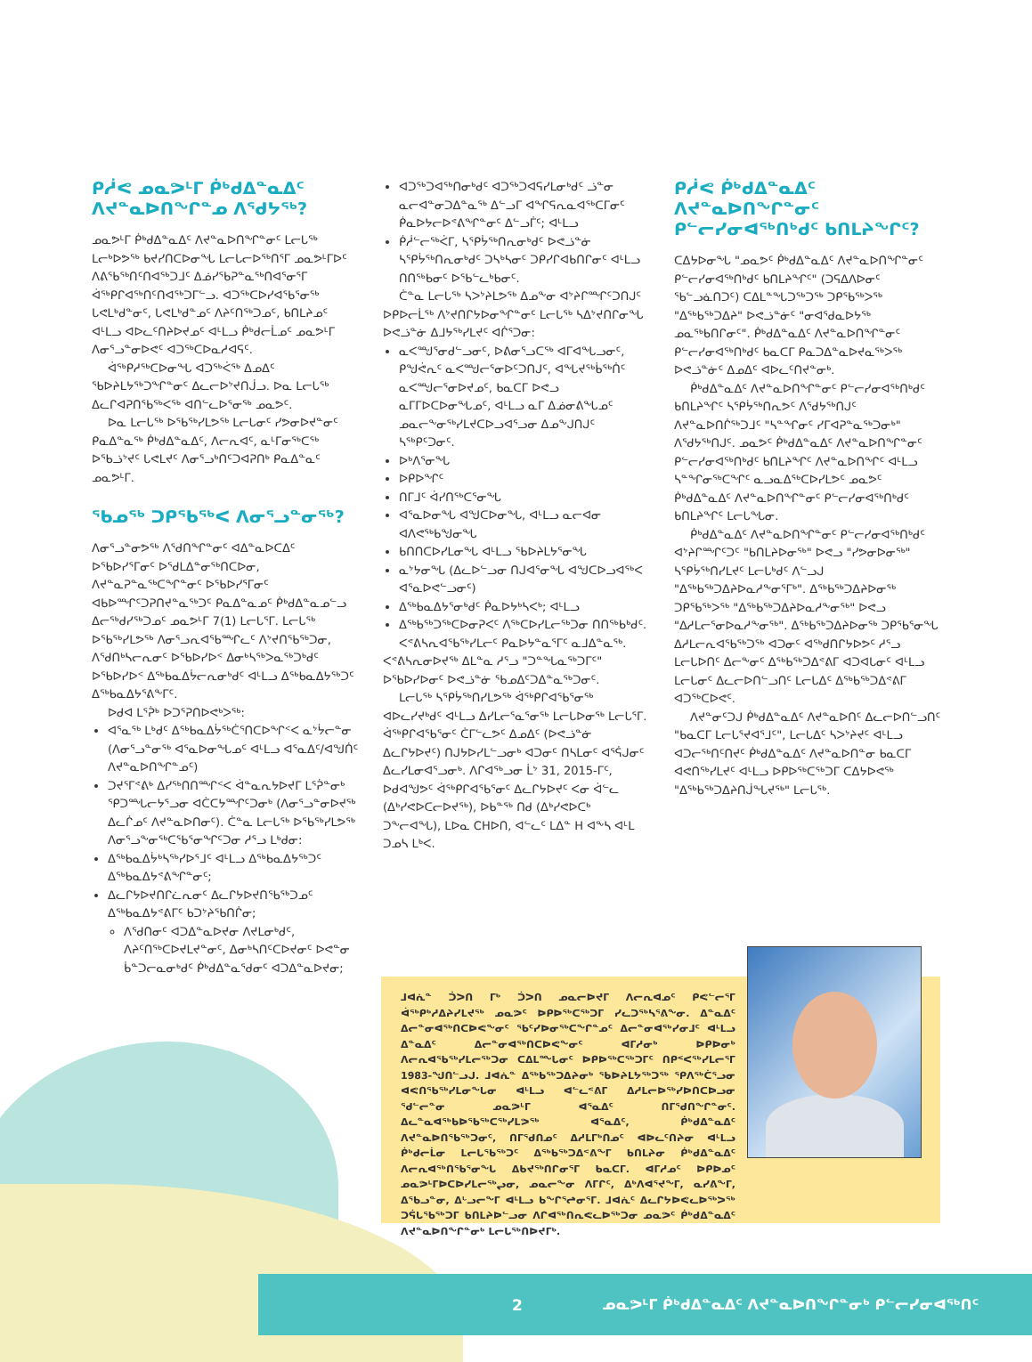ᑭᓲᕙ ᓄᓇᕗᒻᒥ ᑮᒃᑯᐃᓐᓇᐃᑦ ᐱᔪᓐᓇᐅᑎᖏᓐᓄ ᐱᖁᔭᖅ?
ᓄᓇᕗᒻᒥ ᑮᒃᑯᐃᓐᓇᐃᑦ ᐱᔪᓐᓇᐅᑎᖏᓐᓂᑦ ᒪᓕᒐᖅ ᒪᓕᒃᐅᕗᖅ ᑲᔪᓯᑎᑕᐅᓂᖓ ᒪᓕᒐᓕᐅᖅᑎᕐᒥ ᓄᓇᕗᒻᒥᐅᑦ ᐱᕕᖃᖅᑎᑦᑎᐊᖅᑐᒧᑦ ᐃᓅᓯᖃᕈᓐᓇᖅᑎᐊᕐᓂᕐᒥ ᐋᖅᑭᒋᐊᖅᑎᑦᑎᐊᖅᑐᒥᓪᓗ. ᐊᑐᖅᑕᐅᓯᐊᖃᕐᓂᖅ ᒐᕙᒪᒃᑯᓐᓂᑦ, ᒐᕙᒪᒃᑯᓐᓄᑦ ᐱᔨᑦᑎᖅᑐᓄᑦ, ᑲᑎᒪᔨᓄᑦ ᐊᒻᒪᓗ ᐊᐅᓚᑦᑎᔨᐅᔪᓄᑦ ᐊᒻᒪᓗ ᑮᒃᑯᓕᒫᓄᑦ ᓄᓇᕗᒻᒥ ᐱᓂᕐᓗᓐᓂᐅᕙᑦ ᐊᑐᖅᑕᐅᓇᓱᐊᕋᑦ.
ᐋᖅᑭᓱᖅᑕᐅᓂᖓ ᐊᑐᖅᐹᖅ ᐃᓄᐃᑦ ᖃᐅᔨᒪᔭᖅᑐᖏᓐᓂᑦ ᐃᓚᓕᐅᔾᔪᑎᒎᓗ. ᐅᓇ ᒪᓕᒐᖅ ᐃᓚᒋᐊᕈᑎᖃᖅᐸᖅ ᐊᑎᓪᓚᐅᕐᓂᖅ ᓄᓇᕗᑦ.
ᐅᓇ ᒪᓕᒐᖅ ᐅᖃᖅᓯᒪᕗᖅ ᒪᓕᒐᓂᑦ ᓯᕗᓂᐅᔪᓐᓂᑦ ᑭᓇᐃᓐᓇᖅ ᑮᒃᑯᐃᓐᓇᐃᑦ, ᐱᓕᕆᐊᑦ, ᓇᒻᒥᓂᖅᑕᖅ ᐅᖃᓘᔾᔪᑦ ᒐᕙᒪᔪᑦ ᐱᓂᕐᓗᒃᑎᑦᑐᐊᕈᑎᒃ ᑭᓇᐃᓐᓇᑦ ᓄᓇᕗᒻᒥ.
ᖃᓄᖅ ᑐᑭᖃᖅᐸ ᐱᓂᕐᓗᓐᓂᖅ?
ᐱᓂᕐᓗᓐᓂᕗᖅ ᐱᖁᑎᖏᓐᓂᑦ ᐊᐃᓐᓇᐅᑕᐃᑦ ᐅᖃᐅᓯᕐᒥᓂᑦ ᐅᖁᒪᐃᓐᓂᖅᑎᑕᐅᓂ, ᐱᔪᓐᓇᕈᓐᓇᖅᑕᖏᓐᓂᑦ ᐅᖃᐅᓯᕐᒥᓂᑦ ᐊᑲᐅᙱᑦᑐᕈᑎᔪᓐᓇᖅᑐᑦ ᑭᓇᐃᓐᓇᓄᑦ ᑮᒃᑯᐃᓐᓇᓄᓪᓗ ᐃᓕᖅᑯᓯᖅᑐᓄᑦ ᓄᓇᕗᒻᒥ 7(1) ᒪᓕᒐᕐᒥ. ᒪᓕᒐᖅ ᐅᖃᖅᓯᒪᕗᖅ ᐱᓂᕐᓗᕆᐊᖃᙱᓚᑦ ᐱᔾᔪᑎᖃᖅᑐᓂ, ᐱᖁᑎᒃᓴᓕᕆᓂᑦ ᐅᖃᐅᓯᐅᑉ ᐃᓂᒃᓴᖅᐳᓇᖅᑐᒃᑯᑦ ᐅᖃᐅᓯᐅᑉ ᐃᖅᑲᓇᐃᔮᓕᕆᓂᒃᑯᑦ ᐊᒻᒪᓗ ᐃᖅᑲᓇᐃᔭᖅᑐᑦ ᐃᖅᑲᓇᐃᔭᕐᕕᖕᒥᑦ.
ᐅᑯᐊ ᒪᕐᕉᒃ ᐅᑐᕐᕈᑎᐅᕙᒃᐳᖅ:
ᐊᕐᓇᖅ ᒪᒃᑯᑦ ᐃᖅᑲᓇᐃᔮᖅᑖᕐᑎᑕᐅᖏᑉᐸ ᓇᔾᔮᓕᓐᓂ (ᐱᓂᕐᓗᓐᓂᖅ ᐊᕐᓇᐅᓂᖓᓄᑦ ᐊᒻᒪᓗ ᐊᕐᓇᐃᑦ/ᐊᖑᑏᑦ ᐱᔪᓐᓇᐅᑎᖏᓐᓄᑦ)
ᑐᔪᕐᒥᕝᕕᒃ ᐃᓯᖅᑎᑎᙱᑉᐸ ᐋᓐᓇᕆᔭᐅᔪᒥ ᒪᕐᕉᓐᓂᒃ ᕿᑐᙵᓕᔭᕐᓗᓂ ᐊᑖᑕᔭᙱᑦᑐᓂᒃ (ᐱᓂᕐᓗᓐᓂᐅᔪᖅ ᐃᓚᒌᓄᑦ ᐱᔪᓐᓇᐅᑎᓂᑦ). ᑖᓐᓇ ᒪᓕᒐᖅ ᐅᖃᖅᓯᒪᕗᖅ ᐱᓂᕐᓗᖕᓂᖅᑕᖃᕐᓂᖏᑦᑐᓂ ᓱᕐᓗ ᒪᒃᑯᓂ:
ᐃᖅᑲᓇᐃᔮᒃᓴᖅᓯᐅᕐᒧᑦ ᐊᒻᒪᓗ ᐃᖅᑲᓇᐃᔭᖅᑐᑦ ᐃᖅᑲᓇᐃᔭᕝᕕᖏᓐᓂᑦ;
ᐃᓚᒋᔭᐅᔪᑎᒋᓛᕆᓂᑦ ᐃᓚᒋᔭᐅᔪᑎᖃᖅᑐᓄᑦ ᐃᖅᑲᓇᐃᔭᕝᕕᒥᑦ ᑲᑐᔾᔨᖃᑎᒌᓂ;
ᐱᖁᑎᓂᑦ ᐊᑐᐃᓐᓇᐅᔪᓂ ᐱᔪᒪᓂᒃᑯᑦ, ᐱᔨᑦᑎᖅᑕᐅᔪᒪᔪᓐᓂᑦ, ᐃᓂᒃᓴᑎᑦᑕᐅᔪᓂᑦ ᐅᕙᓐᓂ ᑳᓐᑐᓕᓇᓂᒃᑯᑦ ᑮᒃᑯᐃᓐᓇᖁᓂᑦ ᐊᑐᐃᓐᓇᐅᔪᓂ;
ᐊᑐᖅᑐᐊᖅᑎᓂᒃᑯᑦ ᐊᑐᖅᑐᐊᕋᓯᒪᓂᒃᑯᑦ ᓘᓐᓂ ᓇᓕᐊᓐᓂᑐᐃᓐᓇᖅ ᐃᓪᓗᒥ ᐊᖏᕋᕆᓇᐊᖅᑕᒥᓂᑦ ᑮᓇᐅᔭᓕᐅᕝᕕᖏᓐᓂᑦ ᐃᓪᓗᒦᑦ; ᐊᒻᒪᓗ
ᑮᓲᓪᓕᖅᐹᒥ, ᓴᕿᔮᖅᑎᕆᓂᒃᑯᑦ ᐅᕙᓘᓐᓃ ᓴᕿᔮᖅᑎᕆᓂᒃᑯᑦ ᑐᓴᒃᓴᓂᑦ ᑐᑭᓯᒋᐊᑲᑎᒋᓂᑦ ᐊᒻᒪᓗ ᑎᑎᖅᑲᓂᑦ ᐅᖃᓪᓚᒃᑲᓂᑦ.
ᑖᓐᓇ ᒪᓕᒐᖅ ᓴᐳᔾᔨᒪᕗᖅ ᐃᓄᖕᓂ ᐊᔾᔨᒋᙱᑦᑐᑎᒍᑦ ᐅᑭᐅᓕᒫᖅ ᐱᔾᔪᑎᒋᔭᐅᓂᖏᓐᓂᑦ ᒪᓕᒐᖅ ᓴᐃᔾᔪᑎᒋᓂᖓ ᐅᕙᓘᓐᓃ ᐃᒧᔭᖅᓯᒪᔪᑦ ᐊᒌᕐᑐᓂ:
ᓇᐸᙳᕐᓂᑯᓪᓗᓂᑦ, ᐅᕕᓂᕐᓗᑕᖅ ᐊᒥᐊᖓᓗᓂᑦ, ᑭᖑᕚᕆᑦ ᓇᐸᙳᓕᕐᓂᐅᑦᑐᑎᒍᑦ, ᐊᖓᔪᖅᑳᖅᑏᑦ ᓇᐸᙳᓕᕐᓂᐅᔪᓄᑦ, ᑲᓇᑕᒥ ᐅᕙᓗ ᓇᒥᒥᐅᑕᐅᓂᖓᓄᑦ, ᐊᒻᒪᓗ ᓇᒥ ᐃᓅᓂᕕᖓᓄᑦ ᓄᓇᓕᖕᓂᖅᓯᒪᔪᑕᐅᓗᐊᕐᓗᓂ ᐃᓄᖕᒍᑎᒍᑦ ᓴᖅᑭᑦᑐᓂᑦ.
ᐅᒃᐱᕐᓂᖓ
ᐅᑭᐅᖏᑦ
ᑎᒥᒧᑦ ᐋᓯᑎᖅᑕᕐᓂᖓ
ᐊᕐᓇᐅᓂᖓ ᐊᖑᑕᐅᓂᖓ, ᐊᒻᒪᓗ ᓇᓕᐊᓂ ᐊᐱᕙᖅᑲᖑᓂᖓ
ᑲᑎᑎᑕᐅᓯᒪᓂᖓ ᐊᒻᒪᓗ ᖃᐅᔨᒪᔭᕐᓂᖓ
ᓇᔾᔭᓂᖓ (ᐃᓚᐅᓪᓗᓂ ᑎᒍᐊᕐᓂᖓ ᐊᖑᑕᐅᓗᐊᖅᐸ ᐊᕐᓇᐅᕙᓪᓗᓂᑦ)
ᐃᖅᑲᓇᐃᔭᕐᓂᒃᑯᑦ ᑮᓇᐅᔭᒃᓴᐸᒃ; ᐊᒻᒪᓗ
ᐃᖅᑲᖅᑐᖅᑕᐅᓂᕈᐸᑦ ᐱᖅᑕᐅᓯᒪᓕᖅᑐᓂ ᑎᑎᖅᑲᒃᑯᑦ.
ᐸᕝᕕᓴᕆᐊᖃᖅᓯᒪᓕᑦ ᑭᓇᐅᔭᓐᓇᕐᒥᑦ ᓇᒧᐃᓐᓇᖅ. ᐸᕝᕕᓴᕆᓂᐅᔪᖅ ᐃᒪᓐᓇ ᓱᕐᓗ "ᑐᓐᖓᓇᖅᑐᒥᑦ" ᐅᖃᐅᓯᐅᓂᑦ ᐅᕙᓘᓐᓃ ᖃᓄᐃᑦᑐᐃᓐᓇᖅᑐᓂᑦ.
ᒪᓕᒐᖅ ᓴᕿᔮᖅᑎᓯᒪᕗᖅ ᐋᖅᑭᒋᐊᖃᕐᓂᖅ ᐊᐅᓚᓯᔪᒃᑯᑦ ᐊᒻᒪᓗ ᐃᓯᒪᓕᕐᓇᕐᓂᖅ ᒪᓕᒐᐅᓂᖅ ᒪᓕᒐᕐᒥ. ᐋᖅᑭᒋᐊᖃᕐᓂᑦ ᑖᒥᓪᓚᕗᑦ ᐃᓄᐃᑦ (ᐅᕙᓘᓐᓃ ᐃᓚᒋᔭᐅᔪᑦ) ᑎᒍᔭᐅᓯᒪᓪᓗᓂᒃ ᐊᑐᓂᑦ ᑎᓴᒪᓂᑦ ᐊᕐᕌᒍᓂᑦ ᐃᓚᓯᒪᓂᐊᕐᓗᓂᒃ. ᐱᒋᐊᖅᓗᓂ ᒫᔾ 31, 2015-ᒥᑦ, ᐅᑯᐊᖑᕗᑦ ᐋᖅᑭᒋᐊᖃᕐᓂᑦ ᐃᓚᒋᔭᐅᔪᑦ ᐸᓂ ᐋᓪᓚ (ᐃᒃᓯᕙᐅᑕᓕᐅᔪᖅ), ᐅᑲᓐᖅ ᑎᑯ (ᐃᒃᓯᕙᐅᑕᒃ ᑐᖕᓕᐊᖓ), ᒪᐅᓇ CHᐅᑎ, ᐊᓪᓚᑦ ᒪᐃᓐ H ᐊᖕᓴ ᐊᒻᒪ ᑐᓄᓴ ᒪᒃᐸ.
ᑭᓲᕙ ᑮᒃᑯᐃᓐᓇᐃᑦ ᐱᔪᓐᓇᐅᑎᖏᓐᓂᑦ ᑭᓪᓕᓯᓂᐊᖅᑎᒃᑯᑦ ᑲᑎᒪᔨᖏᑦ?
ᑕᐃᔭᐅᓂᖓ "ᓄᓇᕗᑦ ᑮᒃᑯᐃᓐᓇᐃᑦ ᐱᔪᓐᓇᐅᑎᖏᓐᓂᑦ ᑭᓪᓕᓯᓂᐊᖅᑎᒃᑯᑦ ᑲᑎᒪᔨᖏᑦ" (ᑐᕋᐃᐱᐅᓂᑦ ᖃᓪᓗᓈᑎᑐᑦ) ᑕᐃᒪᓐᖓᑐᖅᑐᖅ ᑐᑭᖃᖅᐳᖅ "ᐃᖅᑲᖅᑐᐃᔨ" ᐅᕙᓘᓐᓃᑦ "ᓂᐊᖁᓇᐅᔭᖅ ᓄᓇᖅᑲᑎᒋᓂᑦ". ᑮᒃᑯᐃᓐᓇᐃᑦ ᐱᔪᓐᓇᐅᑎᖏᓐᓂᑦ ᑭᓪᓕᓯᓂᐊᖅᑎᒃᑯᑦ ᑲᓇᑕᒥ ᑭᓇᑐᐃᓐᓇᐅᔪᓇᖅᐳᖅ ᐅᕙᓘᓐᓃᑦ ᐃᓄᐃᑦ ᐊᐅᓚᑦᑎᔪᓐᓂᒃ.
ᑮᒃᑯᐃᓐᓇᐃᑦ ᐱᔪᓐᓇᐅᑎᖏᓐᓂᑦ ᑭᓪᓕᓯᓂᐊᖅᑎᒃᑯᑦ ᑲᑎᒪᔨᖏᑦ ᓴᕿᔮᖅᑎᕆᕗᑦ ᐱᖁᔭᖅᑎᒍᑦ ᐱᔪᓐᓇᐅᑎᒌᖅᑐᒧᑦ "ᓴᓐᖏᓂᑦ ᓯᒥᐊᕈᓐᓇᖅᑐᓂᒃ" ᐱᖁᔭᖅᑎᒍᑦ. ᓄᓇᕗᑦ ᑮᒃᑯᐃᓐᓇᐃᑦ ᐱᔪᓐᓇᐅᑎᖏᓐᓂᑦ ᑭᓪᓕᓯᓂᐊᖅᑎᒃᑯᑦ ᑲᑎᒪᔨᖏᑦ ᐱᔪᓐᓇᐅᑎᖏᑦ ᐊᒻᒪᓗ ᓴᓐᖏᓂᖅᑕᖏᑦ ᓇᓗᓇᐃᖅᑕᐅᓯᒪᕗᑦ ᓄᓇᕗᑦ ᑮᒃᑯᐃᓐᓇᐃᑦ ᐱᔪᓐᓇᐅᑎᖏᓐᓂᑦ ᑭᓪᓕᓯᓂᐊᖅᑎᒃᑯᑦ ᑲᑎᒪᔨᖏᑦ ᒪᓕᒐᖓᓂ.
ᑮᒃᑯᐃᓐᓇᐃᑦ ᐱᔪᓐᓇᐅᑎᖏᓐᓂᑦ ᑭᓪᓕᓯᓂᐊᖅᑎᒃᑯᑦ ᐊᔾᔨᒋᙱᑦᑐᑦ "ᑲᑎᒪᔨᐅᓂᖅ" ᐅᕙᓗ "ᓯᕗᓂᐅᓂᖅ" ᓴᕿᔮᖅᑎᓯᒪᔪᑦ ᒪᓕᒐᒃᑯᑦ ᐱᓪᓗᒍ "ᐃᖅᑲᖅᑐᐃᔨᐅᓇᓱᖕᓂᕐᒥᒃ". ᐃᖅᑲᖅᑐᐃᔨᐅᓂᖅ ᑐᑭᖃᖅᐳᖅ "ᐃᖅᑲᖅᑐᐃᔨᐅᓇᓱᖕᓂᖅ" ᐅᕙᓗ "ᐃᓱᒪᓕᕐᓂᐅᓇᓱᖕᓂᖅ". ᐃᖅᑲᖅᑐᐃᔨᐅᓂᖅ ᑐᑭᖃᕐᓂᖓ ᐃᓱᒪᓕᕆᐊᖃᖅᑐᖅ ᐊᑐᓂᑦ ᐊᖅᑯᑎᒋᔭᐅᕗᑦ ᓱᕐᓗ ᒪᓕᒐᐅᑎᑦ ᐃᓕᖕᓂᑦ ᐃᖅᑲᖅᑐᐃᕝᕕᒥ ᐊᑐᐊᒐᓂᑦ ᐊᒻᒪᓗ ᒪᓕᒐᓂᑦ ᐃᓚᓕᐅᑎᓪᓗᑎᑦ ᒪᓕᒐᐃᑦ ᐃᖅᑲᖅᑐᐃᕝᕕᒥ ᐊᑐᖅᑕᐅᕙᑦ.
ᐱᔪᓐᓂᑦᑐᒍ ᑮᒃᑯᐃᓐᓇᐃᑦ ᐱᔪᓐᓇᐅᑎᑦ ᐃᓚᓕᐅᑎᓪᓗᑎᑦ "ᑲᓇᑕᒥ ᒪᓕᒐᕐᔪᐊᕐᒧᑦ", ᒪᓕᒐᐃᑦ ᓴᐳᔾᔨᔪᑦ ᐊᒻᒪᓗ ᐊᑐᓕᖅᑎᑦᑎᔪᑦ ᑮᒃᑯᐃᓐᓇᐃᑦ ᐱᔪᓐᓇᐅᑎᓐᓂ ᑲᓇᑕᒥ ᐊᕙᑎᖅᓯᒪᔪᑦ ᐊᒻᒪᓗ ᐅᑭᐅᖅᑕᖅᑐᒥ ᑕᐃᔭᐅᕙᖅ "ᐃᖅᑲᖅᑐᐃᔨᑎᒎᖓᔪᖅ" ᒪᓕᒐᖅ.
ᒧᐊᕇᓐ ᑑᐳᑎ ᒥᒃ ᑑᐳᑎ ᓄᓇᓕᐅᔪᒥ ᐱᓕᕆᐊᓄᑦ ᑭᕙᓪᓕᕐᒥ ᐋᖅᑭᒃᓱᐃᔨᓯᒪᔪᖅ ᓄᓇᕗᑦ ᐅᑭᐅᖅᑕᖅᑐᒥ ᓯᓚᑐᖅᓴᕐᕕᖕᓂ. ᐃᓐᓇᐃᑦ ᐃᓕᓐᓂᐊᖅᑎᑕᐅᕙᖕᓂᑦ ᖃᑦᓯᐅᓂᖅᑕᖏᓐᓄᑦ ᐃᓕᓐᓂᐊᖅᓯᓂᒧᑦ ᐊᒻᒪᓗ ᐃᓐᓇᐃᑦ ᐃᓕᓐᓂᐊᖅᑎᑕᐅᕙᖕᓂᑦ ᐊᒥᓱᓂᒃ ᐅᑭᐅᓂᒃ ᐱᓕᕆᐊᖃᖅᓯᒪᓕᖅᑐᓂ ᑕᐃᒪᙵᓂᑦ ᐅᑭᐅᖅᑕᖅᑐᒥᑦ ᑎᑭᑉᐸᖅᓯᒪᓕᕐᒥ 1983-ᖑᑎᓪᓗᒍ. ᒧᐊᕇᓐ ᐃᖅᑲᖅᑐᐃᔨᓂᒃ ᖃᐅᔨᒪᔭᖅᑐᖅ ᕿᐱᖅᑖᕐᓗᓂ ᐊᕙᑎᖃᖅᓯᒪᓂᖓᓂ ᐊᒻᒪᓗ ᐊᓪᓚᕝᕕᒥ ᐃᓱᒪᓕᐅᖅᓯᐅᑎᑕᐅᓗᓂ ᖁᓪᓕᓐᓂ ᓄᓇᕗᒻᒥ ᐊᕐᓇᐃᑦ ᑎᒥᖁᑎᖏᓐᓂᑦ. ᐃᓚᓐᓇᐊᖅᑲᐅᖃᖅᑕᖅᓯᒪᕗᖅ ᐊᕐᓇᐃᑦ, ᑮᒃᑯᐃᓐᓇᐃᑦ ᐱᔪᓐᓇᐅᑎᖃᖅᑐᓂᑦ, ᑎᒥᖁᑎᓄᑦ ᐃᓱᒪᒥᒃᑎᓄᑦ ᐊᐅᓚᑦᑎᔨᓂ ᐊᒻᒪᓗ ᑮᒃᑯᓕᒫᓂ ᒪᓕᒐᖃᖅᑐᑦ ᐃᖅᑲᖅᑐᐃᕝᕕᖕᒥ ᑲᑎᒪᔨᓂ ᑮᒃᑯᐃᓐᓇᐃᑦ ᐱᓕᕆᐊᖅᑎᖃᕐᓂᖓ ᐃᑲᔪᖅᑎᒋᓂᕐᒥ ᑲᓇᑕᒥ. ᐊᒥᓱᓄᑦ ᐅᑭᐅᓄᑦ ᓄᓇᕗᒻᒥᐅᑕᐅᓯᒪᓕᖅᖢᓂ, ᓄᓇᓕᖕᓂ ᐱᒥᒋᑦ, ᐃᒃᐱᐊᕐᔪᖕᒥ, ᓇᓯᕕᖕᒥ, ᐃᖃᓗᓐᓂ, ᐃᒡᓗᓕᖕᒥ ᐊᒻᒪᓗ ᑲᖏᕐᖠᓂᕐᒥ. ᒧᐊᕇᑦ ᐃᓚᒋᔭᐅᕙᓚᐅᖅᐳᖅ ᑐᕌᒐᖃᖅᑐᒥ ᑲᑎᒪᔨᐅᓪᓗᓂ ᐱᒋᐊᖅᑎᕆᕙᓚᐅᖅᑐᓂ ᓄᓇᕗᑦ ᑮᒃᑯᐃᓐᓇᐃᑦ ᐱᔪᓐᓇᐅᑎᖏᓐᓂᒃ ᒪᓕᒐᖅᑎᐅᔪᒥᒃ.
2 ᓄᓇᕗᒻᒥ ᑮᒃᑯᐃᓐᓇᐃᑦ ᐱᔪᓐᓇᐅᑎᖏᓐᓂᒃ ᑭᓪᓕᓯᓂᐊᖅᑎᑦ